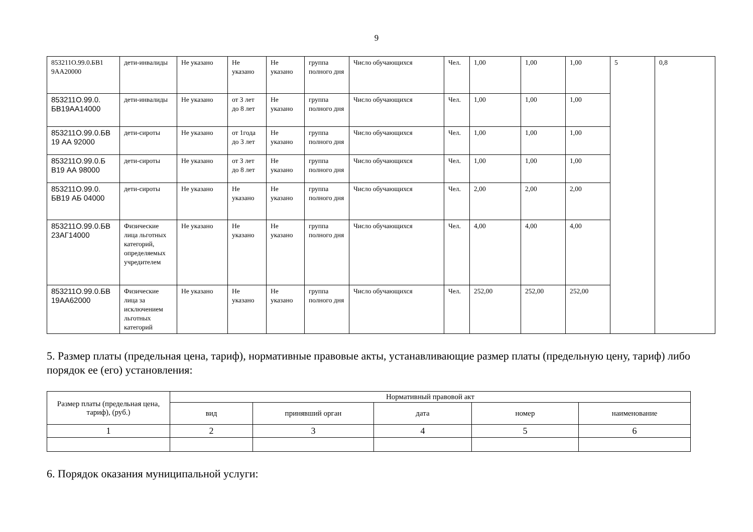9
| 853211О.99.0.БВ1 9АА20000 | дети-инвалиды | Не указано | Не указано | Не указано | группа полного дня | Число обучающихся | Чел. | 1,00 | 1,00 | 1,00 | 5 | 0,8 |
| 853211О.99.0. БВ19АА14000 | дети-инвалиды | Не указано | от 3 лет до 8 лет | Не указано | группа полного дня | Число обучающихся | Чел. | 1,00 | 1,00 | 1,00 | | |
| 853211О.99.0.БВ 19 АА 92000 | дети-сироты | Не указано | от 1года до 3 лет | Не указано | группа полного дня | Число обучающихся | Чел. | 1,00 | 1,00 | 1,00 | | |
| 853211О.99.0.Б В19 АА 98000 | дети-сироты | Не указано | от 3 лет до 8 лет | Не указано | группа полного дня | Число обучающихся | Чел. | 1,00 | 1,00 | 1,00 | | |
| 853211О.99.0. БВ19 АБ 04000 | дети-сироты | Не указано | Не указано | Не указано | группа полного дня | Число обучающихся | Чел. | 2,00 | 2,00 | 2,00 | | |
| 853211О.99.0.БВ 23АГ14000 | Физические лица льготных категорий, определяемых учредителем | Не указано | Не указано | Не указано | группа полного дня | Число обучающихся | Чел. | 4,00 | 4,00 | 4,00 | | |
| 853211О.99.0.БВ 19АА62000 | Физические лица за исключением льготных категорий | Не указано | Не указано | Не указано | группа полного дня | Число обучающихся | Чел. | 252,00 | 252,00 | 252,00 | | |
5. Размер платы (предельная цена, тариф), нормативные правовые акты, устанавливающие размер платы (предельную цену, тариф) либо порядок ее (его) установления:
| Размер платы (предельная цена, тариф), (руб.) | Нормативный правовой акт | | | | |
| --- | --- | --- | --- | --- | --- |
| | вид | принявший орган | дата | номер | наименование |
| 1 | 2 | 3 | 4 | 5 | 6 |
6. Порядок оказания муниципальной услуги: